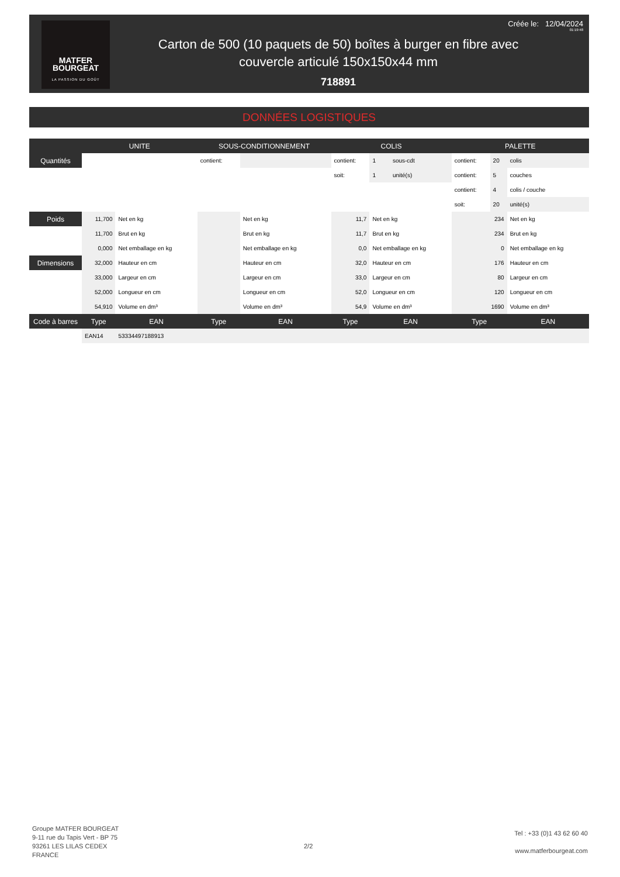MATFER
BOURGEAT
LA PASSION DU GOÛT
Créée le: 12/04/2024
01:19:48
Carton de 500 (10 paquets de 50) boîtes à burger en fibre avec couvercle articulé 150x150x44 mm
718891
DONNÉES LOGISTIQUES
| | UNITE | | SOUS-CONDITIONNEMENT | | COLIS | | | PALETTE | | |
| --- | --- | --- | --- | --- | --- | --- | --- | --- | --- | --- |
| Quantités | | | contient: | | contient: | 1 | sous-cdt | contient: | 20 | colis |
| | | | | | soit: | 1 | unité(s) | contient: | 5 | couches |
| | | | | | | | | contient: | 4 | colis / couche |
| | | | | | | | | soit: | 20 | unité(s) |
| Poids | 11,700 | Net en kg | | Net en kg | 11,7 | Net en kg | | 234 | | Net en kg |
| | 11,700 | Brut en kg | | Brut en kg | 11,7 | Brut en kg | | 234 | | Brut en kg |
| | 0,000 | Net emballage en kg | | Net emballage en kg | 0,0 | Net emballage en kg | | 0 | | Net emballage en kg |
| Dimensions | 32,000 | Hauteur en cm | | Hauteur en cm | 32,0 | Hauteur en cm | | 176 | | Hauteur en cm |
| | 33,000 | Largeur en cm | | Largeur en cm | 33,0 | Largeur en cm | | 80 | | Largeur en cm |
| | 52,000 | Longueur en cm | | Longueur en cm | 52,0 | Longueur en cm | | 120 | | Longueur en cm |
| | 54,910 | Volume en dm³ | | Volume en dm³ | 54,9 | Volume en dm³ | | 1690 | | Volume en dm³ |
| Code à barres | Type | EAN | Type | EAN | Type | EAN | | Type | | EAN |
| | EAN14 | 53334497188913 | | | | | | | | |
Groupe MATFER BOURGEAT
9-11 rue du Tapis Vert - BP 75
93261 LES LILAS CEDEX
FRANCE
2/2
Tel : +33 (0)1 43 62 60 40
www.matferbourgeat.com